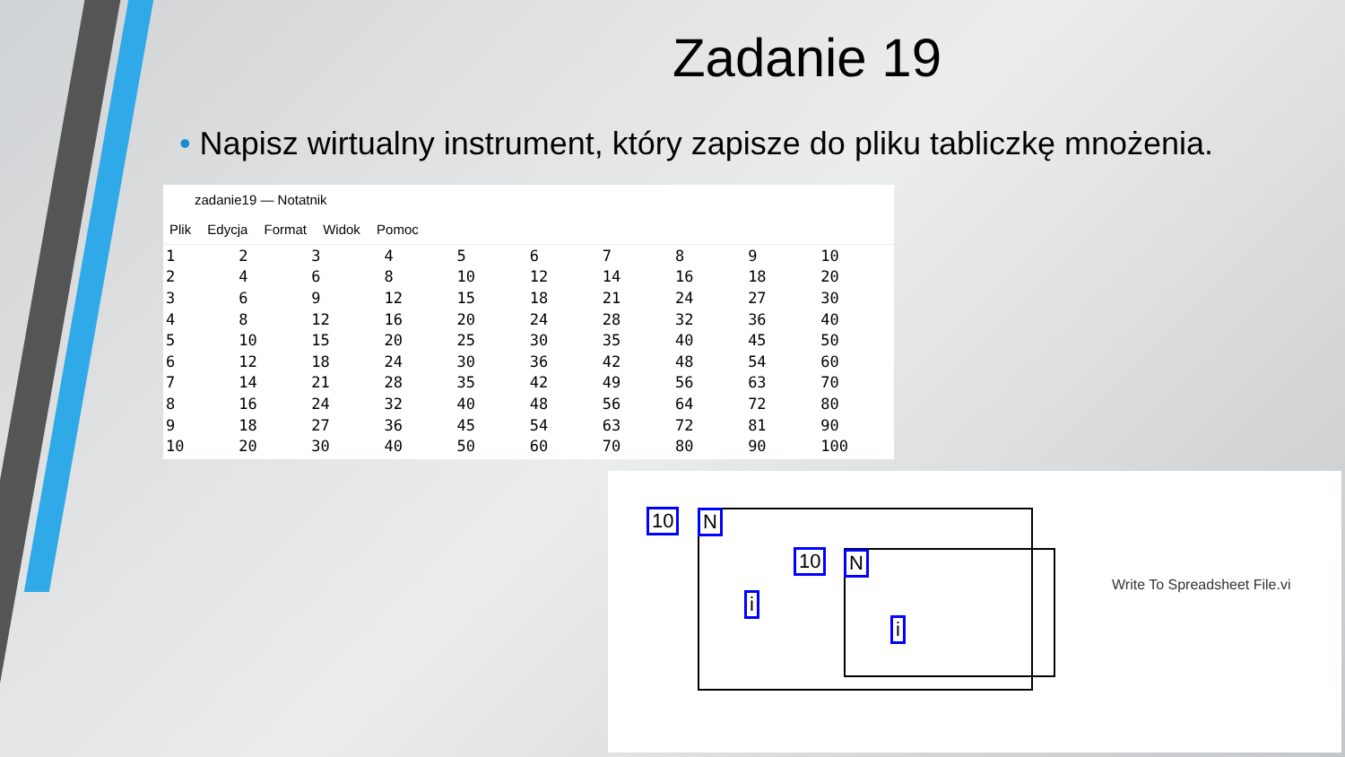Zadanie 19
• Napisz wirtualny instrument, który zapisze do pliku tabliczkę mnożenia.
zadanie19 — Notatnik
Plik Edycja Format Widok Pomoc
| 1 | 2 | 3 | 4 | 5 | 6 | 7 | 8 | 9 | 10 |
| 2 | 4 | 6 | 8 | 10 | 12 | 14 | 16 | 18 | 20 |
| 3 | 6 | 9 | 12 | 15 | 18 | 21 | 24 | 27 | 30 |
| 4 | 8 | 12 | 16 | 20 | 24 | 28 | 32 | 36 | 40 |
| 5 | 10 | 15 | 20 | 25 | 30 | 35 | 40 | 45 | 50 |
| 6 | 12 | 18 | 24 | 30 | 36 | 42 | 48 | 54 | 60 |
| 7 | 14 | 21 | 28 | 35 | 42 | 49 | 56 | 63 | 70 |
| 8 | 16 | 24 | 32 | 40 | 48 | 56 | 64 | 72 | 80 |
| 9 | 18 | 27 | 36 | 45 | 54 | 63 | 72 | 81 | 90 |
| 10 | 20 | 30 | 40 | 50 | 60 | 70 | 80 | 90 | 100 |
10 N
10 N
i
i
Write To Spreadsheet File.vi